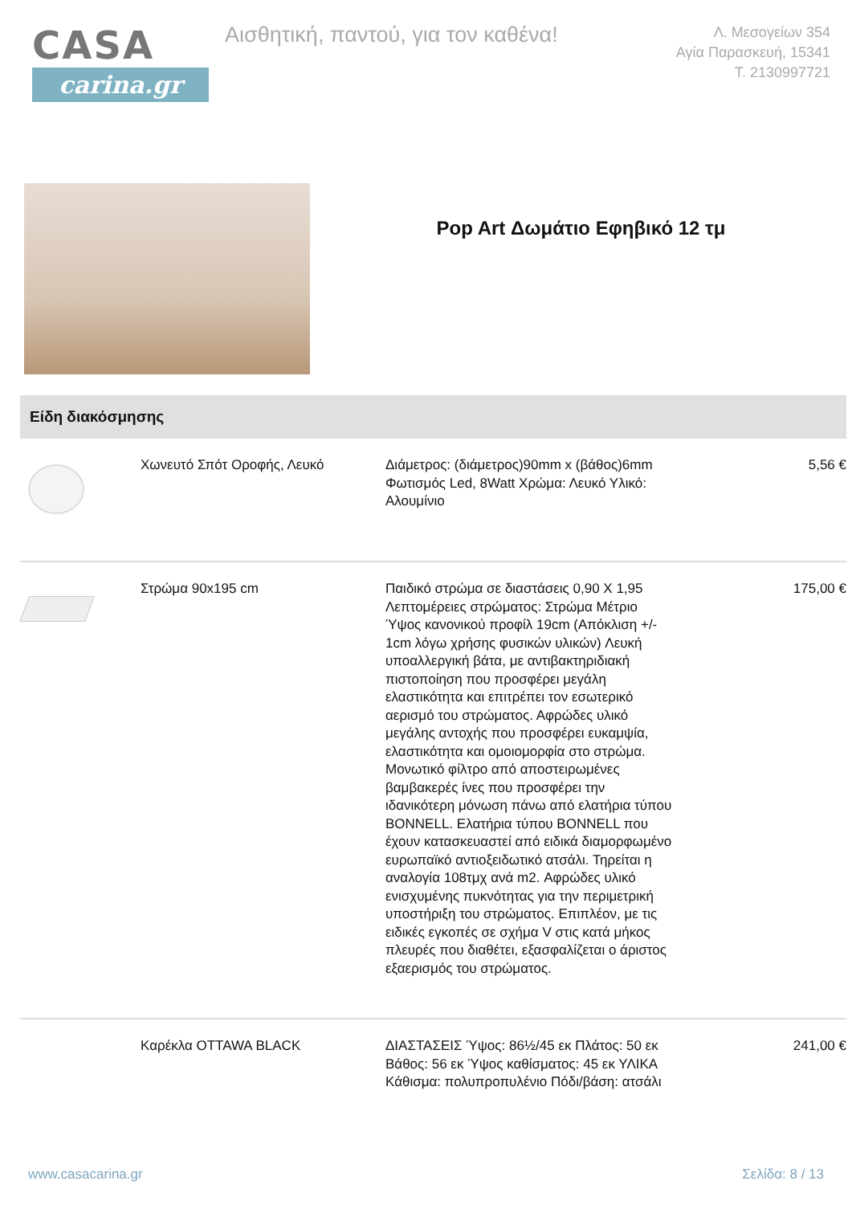CASA
carina.gr
Αισθητική, παντού, για τον καθένα!
Λ. Μεσογείων 354
Αγία Παρασκευή, 15341
Τ. 2130997721
Pop Art Δωμάτιο Εφηβικό 12 τμ
Είδη διακόσμησης
| | Χωνευτό Σπότ Οροφής, Λευκό | Διάμετρος: (διάμετρος)90mm x (βάθος)6mm Φωτισμός Led, 8Watt Χρώμα: Λευκό Υλικό: Αλουμίνιο | 5,56 € |
| | Στρώμα 90x195 cm | Παιδικό στρώμα σε διαστάσεις 0,90 X 1,95 Λεπτομέρειες στρώματος: Στρώμα Μέτριο Ύψος κανονικού προφίλ 19cm (Απόκλιση +/- 1cm λόγω χρήσης φυσικών υλικών) Λευκή υποαλλεργική βάτα, με αντιβακτηριδιακή πιστοποίηση που προσφέρει μεγάλη ελαστικότητα και επιτρέπει τον εσωτερικό αερισμό του στρώματος. Αφρώδες υλικό μεγάλης αντοχής που προσφέρει ευκαμψία, ελαστικότητα και ομοιομορφία στο στρώμα. Μονωτικό φίλτρο από αποστειρωμένες βαμβακερές ίνες που προσφέρει την ιδανικότερη μόνωση πάνω από ελατήρια τύπου BONNELL. Ελατήρια τύπου BONNELL που έχουν κατασκευαστεί από ειδικά διαμορφωμένο ευρωπαϊκό αντιοξειδωτικό ατσάλι. Τηρείται η αναλογία 108τμχ ανά m2. Αφρώδες υλικό ενισχυμένης πυκνότητας για την περιμετρική υποστήριξη του στρώματος. Επιπλέον, με τις ειδικές εγκοπές σε σχήμα V στις κατά μήκος πλευρές που διαθέτει, εξασφαλίζεται ο άριστος εξαερισμός του στρώματος. | 175,00 € |
| | Καρέκλα OTTAWA BLACK | ΔΙΑΣΤΑΣΕΙΣ Ύψος: 86½/45 εκ Πλάτος: 50 εκ Βάθος: 56 εκ Ύψος καθίσματος: 45 εκ ΥΛΙΚΑ Κάθισμα: πολυπροπυλένιο Πόδι/βάση: ατσάλι | 241,00 € |
www.casacarina.gr Σελίδα: 8 / 13